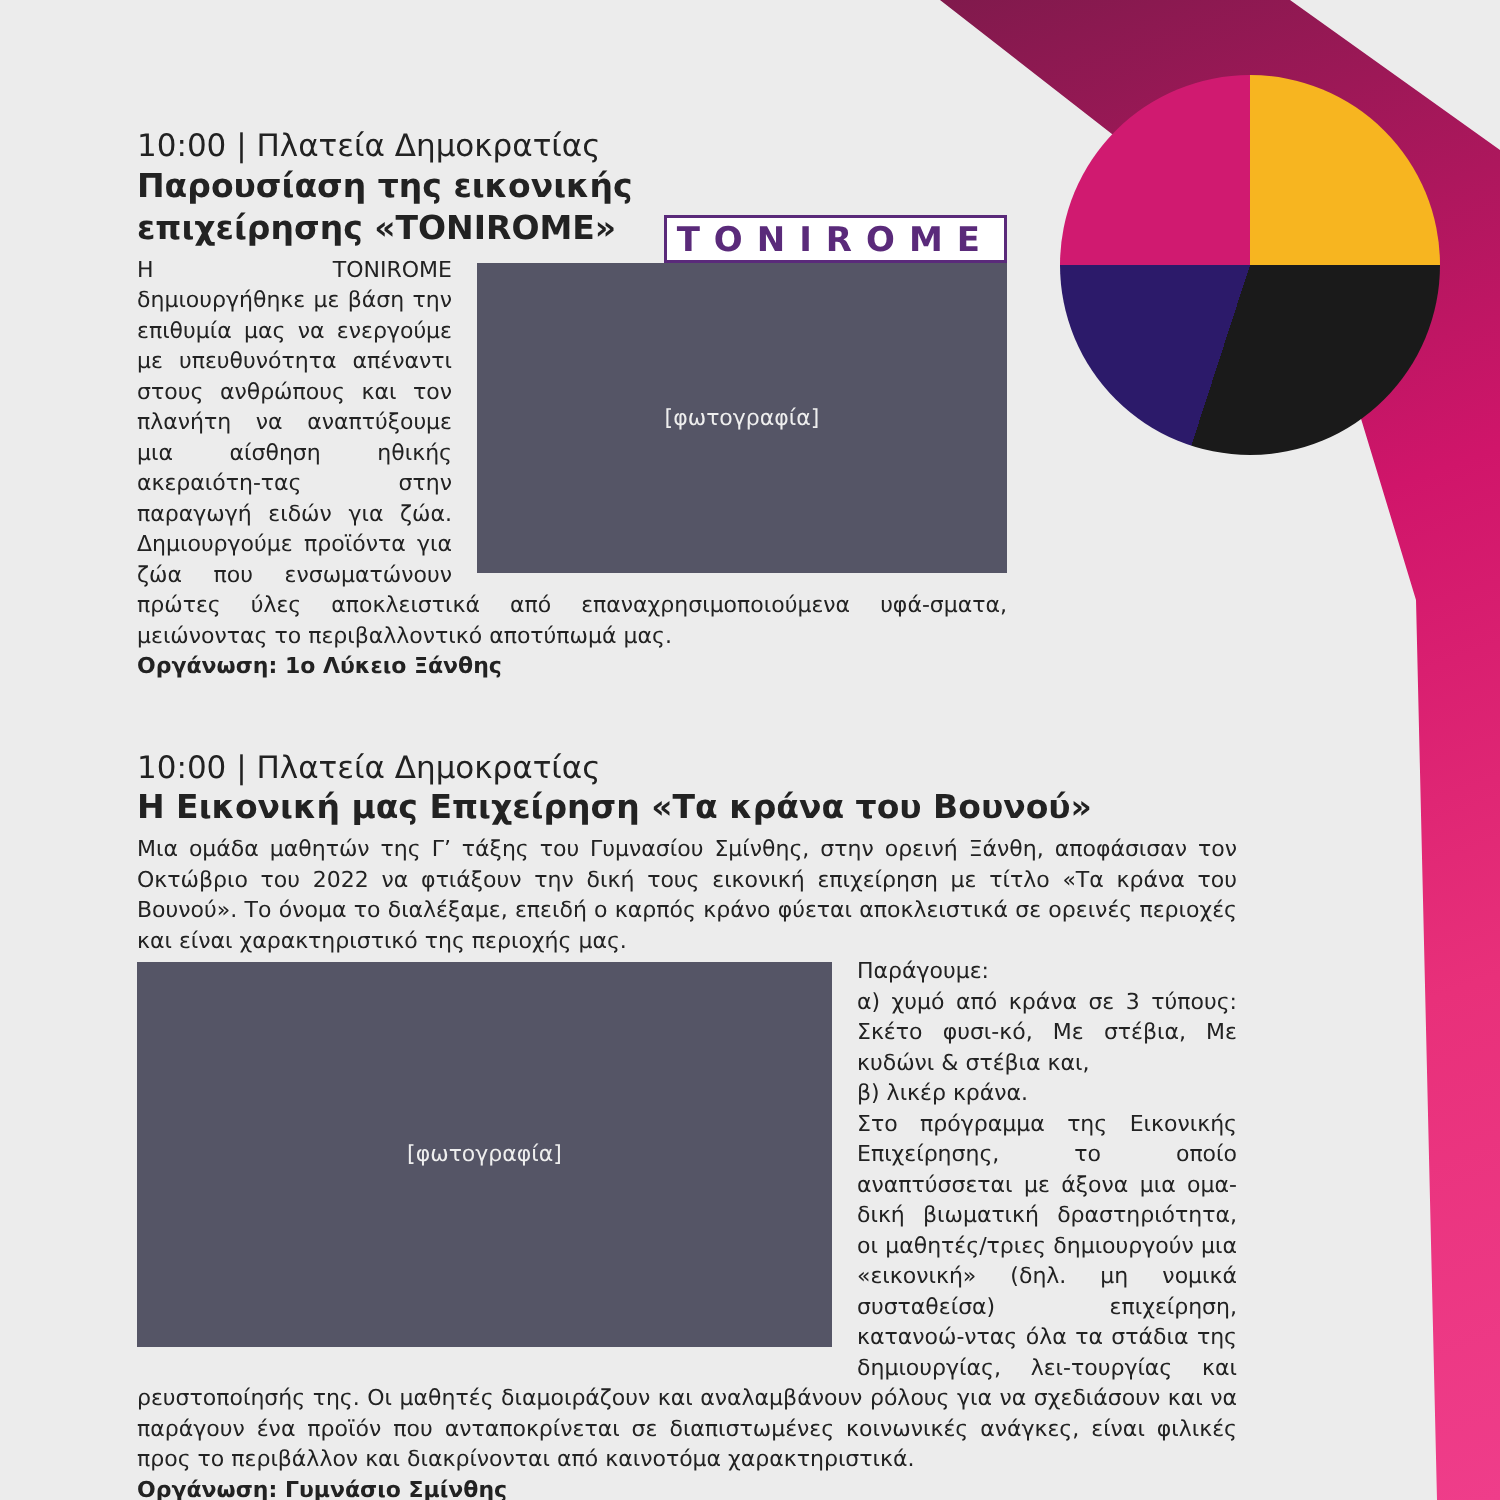10:00 | Πλατεία Δημοκρατίας
Παρουσίαση της εικονικής
επιχείρησης «TONIROME»
TONIROME
[φωτογραφία]
Η TONIROME δημιουργήθηκε με βάση την επιθυμία μας να ενεργούμε με υπευθυνότητα απέναντι στους ανθρώπους και τον πλανήτη να αναπτύξουμε μια αίσθηση ηθικής ακεραιότη-τας στην παραγωγή ειδών για ζώα. Δημιουργούμε προϊόντα για ζώα που ενσωματώνουν πρώτες ύλες αποκλειστικά από επαναχρησιμοποιούμενα υφά-σματα, μειώνοντας το περιβαλλοντικό αποτύπωμά μας.
Οργάνωση: 1ο Λύκειο Ξάνθης
10:00 | Πλατεία Δημοκρατίας
Η Εικονική μας Επιχείρηση «Τα κράνα του Βουνού»
Μια ομάδα μαθητών της Γ’ τάξης του Γυμνασίου Σμίνθης, στην ορεινή Ξάνθη, αποφάσισαν τον Οκτώβριο του 2022 να φτιάξουν την δική τους εικονική επιχείρηση με τίτλο «Τα κράνα του Βουνού». Το όνομα το διαλέξαμε, επειδή ο καρπός κράνο φύεται αποκλειστικά σε ορεινές περιοχές και είναι χαρακτηριστικό της περιοχής μας.
[φωτογραφία]
Παράγουμε:
α) χυμό από κράνα σε 3 τύπους: Σκέτο φυσι-κό, Με στέβια, Με κυδώνι & στέβια και,
β) λικέρ κράνα.
Στο πρόγραμμα της Εικονικής Επιχείρησης, το οποίο αναπτύσσεται με άξονα μια ομα-δική βιωματική δραστηριότητα, οι μαθητές/τριες δημιουργούν μια «εικονική» (δηλ. μη νομικά συσταθείσα) επιχείρηση, κατανοώ-ντας όλα τα στάδια της δημιουργίας, λει-τουργίας και ρευστοποίησής της. Οι μαθητές διαμοιράζουν και αναλαμβάνουν ρόλους για να σχεδιάσουν και να παράγουν ένα προϊόν που ανταποκρίνεται σε διαπιστωμένες κοινωνικές ανάγκες, είναι φιλικές προς το περιβάλλον και διακρίνονται από καινοτόμα χαρακτηριστικά.
Οργάνωση: Γυμνάσιο Σμίνθης